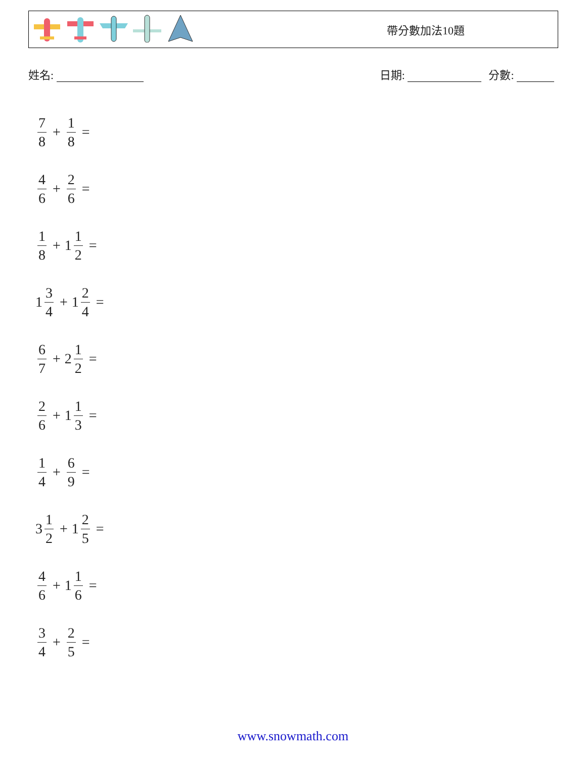帶分數加法10題
姓名: 日期: 分數:
7 8 + 1 8 =
4 6 + 2 6 =
1 8 + 1 1 2 =
1 3 4 + 1 2 4 =
6 7 + 2 1 2 =
2 6 + 1 1 3 =
1 4 + 6 9 =
3 1 2 + 1 2 5 =
4 6 + 1 1 6 =
3 4 + 2 5 =
www.snowmath.com